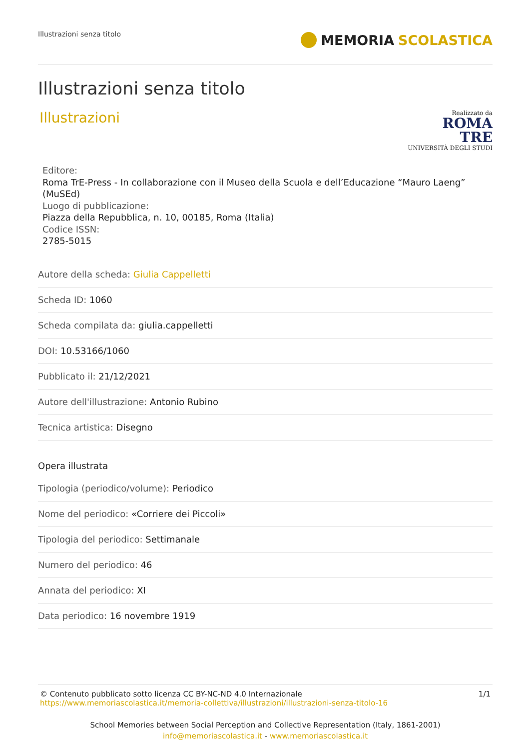Illustrazioni senza titolo
MEMORIA SCOLASTICA
Illustrazioni senza titolo
Illustrazioni
Realizzato da
ROMA
TRE
UNIVERSITÀ DEGLI STUDI
Editore:
Roma TrE-Press - In collaborazione con il Museo della Scuola e dell’Educazione “Mauro Laeng” (MuSEd)
Luogo di pubblicazione:
Piazza della Repubblica, n. 10, 00185, Roma (Italia)
Codice ISSN:
2785-5015
Autore della scheda: Giulia Cappelletti
Scheda ID: 1060
Scheda compilata da: giulia.cappelletti
DOI: 10.53166/1060
Pubblicato il: 21/12/2021
Autore dell'illustrazione: Antonio Rubino
Tecnica artistica: Disegno
Opera illustrata
Tipologia (periodico/volume): Periodico
Nome del periodico: «Corriere dei Piccoli»
Tipologia del periodico: Settimanale
Numero del periodico: 46
Annata del periodico: XI
Data periodico: 16 novembre 1919
© Contenuto pubblicato sotto licenza CC BY-NC-ND 4.0 Internazionale
https://www.memoriascolastica.it/memoria-collettiva/illustrazioni/illustrazioni-senza-titolo-16
1/1
School Memories between Social Perception and Collective Representation (Italy, 1861-2001)
info@memoriascolastica.it - www.memoriascolastica.it